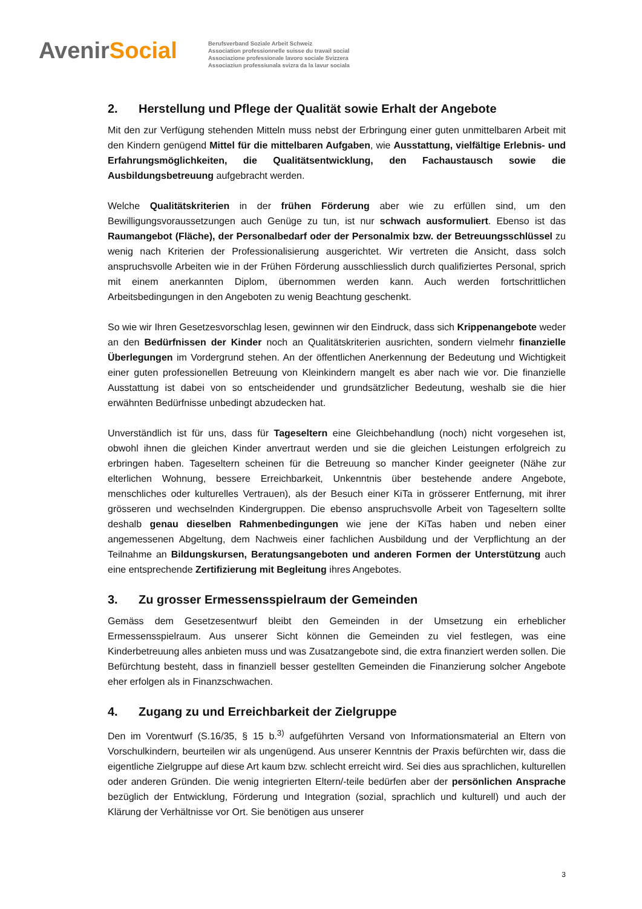AvenirSocial
Berufsverband Soziale Arbeit Schweiz
Association professionnelle suisse du travail social
Associazione professionale lavoro sociale Svizzera
Associaziun professiunala svizra da la lavur sociala
2. Herstellung und Pflege der Qualität sowie Erhalt der Angebote
Mit den zur Verfügung stehenden Mitteln muss nebst der Erbringung einer guten unmittelbaren Arbeit mit den Kindern genügend Mittel für die mittelbaren Aufgaben, wie Ausstattung, vielfältige Erlebnis- und Erfahrungsmöglichkeiten, die Qualitätsentwicklung, den Fachaustausch sowie die Ausbildungsbetreuung aufgebracht werden.
Welche Qualitätskriterien in der frühen Förderung aber wie zu erfüllen sind, um den Bewilligungsvoraussetzungen auch Genüge zu tun, ist nur schwach ausformuliert. Ebenso ist das Raumangebot (Fläche), der Personalbedarf oder der Personalmix bzw. der Betreuungsschlüssel zu wenig nach Kriterien der Professionalisierung ausgerichtet. Wir vertreten die Ansicht, dass solch anspruchsvolle Arbeiten wie in der Frühen Förderung ausschliesslich durch qualifiziertes Personal, sprich mit einem anerkannten Diplom, übernommen werden kann. Auch werden fortschrittlichen Arbeitsbedingungen in den Angeboten zu wenig Beachtung geschenkt.
So wie wir Ihren Gesetzesvorschlag lesen, gewinnen wir den Eindruck, dass sich Krippenangebote weder an den Bedürfnissen der Kinder noch an Qualitätskriterien ausrichten, sondern vielmehr finanzielle Überlegungen im Vordergrund stehen. An der öffentlichen Anerkennung der Bedeutung und Wichtigkeit einer guten professionellen Betreuung von Kleinkindern mangelt es aber nach wie vor. Die finanzielle Ausstattung ist dabei von so entscheidender und grundsätzlicher Bedeutung, weshalb sie die hier erwähnten Bedürfnisse unbedingt abzudecken hat.
Unverständlich ist für uns, dass für Tageseltern eine Gleichbehandlung (noch) nicht vorgesehen ist, obwohl ihnen die gleichen Kinder anvertraut werden und sie die gleichen Leistungen erfolgreich zu erbringen haben. Tageseltern scheinen für die Betreuung so mancher Kinder geeigneter (Nähe zur elterlichen Wohnung, bessere Erreichbarkeit, Unkenntnis über bestehende andere Angebote, menschliches oder kulturelles Vertrauen), als der Besuch einer KiTa in grösserer Entfernung, mit ihrer grösseren und wechselnden Kindergruppen. Die ebenso anspruchsvolle Arbeit von Tageseltern sollte deshalb genau dieselben Rahmenbedingungen wie jene der KiTas haben und neben einer angemessenen Abgeltung, dem Nachweis einer fachlichen Ausbildung und der Verpflichtung an der Teilnahme an Bildungskursen, Beratungsangeboten und anderen Formen der Unterstützung auch eine entsprechende Zertifizierung mit Begleitung ihres Angebotes.
3. Zu grosser Ermessensspielraum der Gemeinden
Gemäss dem Gesetzesentwurf bleibt den Gemeinden in der Umsetzung ein erheblicher Ermessensspielraum. Aus unserer Sicht können die Gemeinden zu viel festlegen, was eine Kinderbetreuung alles anbieten muss und was Zusatzangebote sind, die extra finanziert werden sollen. Die Befürchtung besteht, dass in finanziell besser gestellten Gemeinden die Finanzierung solcher Angebote eher erfolgen als in Finanzschwachen.
4. Zugang zu und Erreichbarkeit der Zielgruppe
Den im Vorentwurf (S.16/35, § 15 b.<sup>3)</sup> aufgeführten Versand von Informationsmaterial an Eltern von Vorschulkindern, beurteilen wir als ungenügend. Aus unserer Kenntnis der Praxis befürchten wir, dass die eigentliche Zielgruppe auf diese Art kaum bzw. schlecht erreicht wird. Sei dies aus sprachlichen, kulturellen oder anderen Gründen. Die wenig integrierten Eltern/-teile bedürfen aber der persönlichen Ansprache bezüglich der Entwicklung, Förderung und Integration (sozial, sprachlich und kulturell) und auch der Klärung der Verhältnisse vor Ort. Sie benötigen aus unserer
3